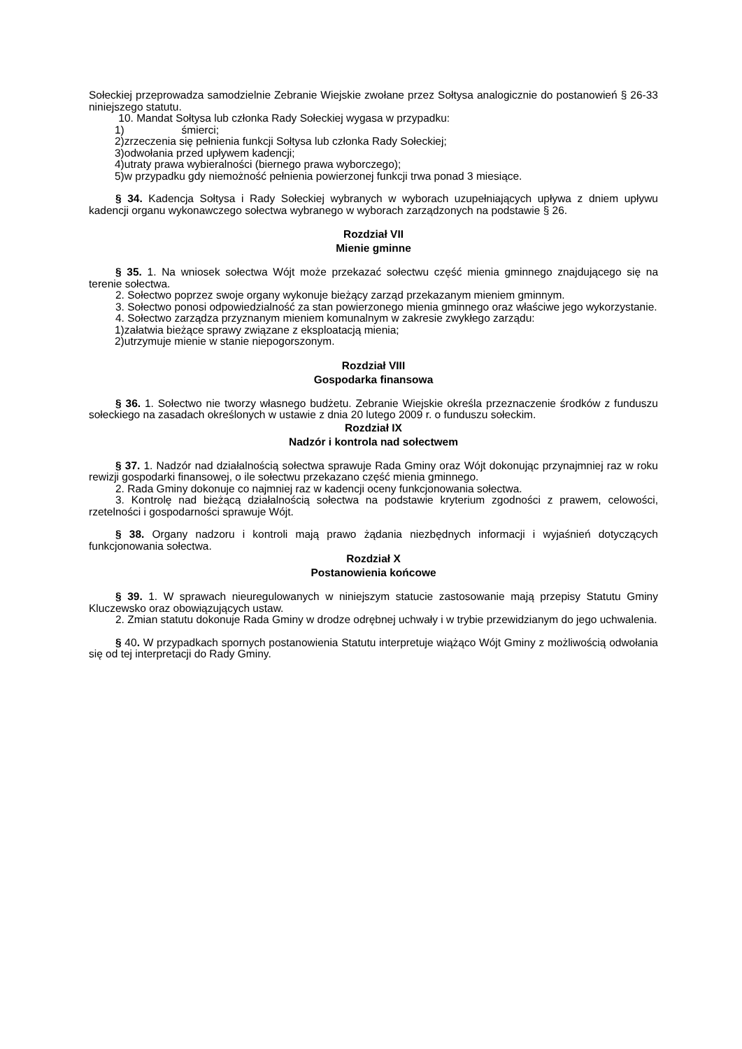Sołeckiej przeprowadza samodzielnie Zebranie Wiejskie zwołane przez Sołtysa analogicznie do postanowień § 26-33 niniejszego statutu.
10. Mandat Sołtysa lub członka Rady Sołeckiej wygasa w przypadku:
1) śmierci;
2)zrzeczenia się pełnienia funkcji Sołtysa lub członka Rady Sołeckiej;
3)odwołania przed upływem kadencji;
4)utraty prawa wybieralności (biernego prawa wyborczego);
5)w przypadku gdy niemożność pełnienia powierzonej funkcji trwa ponad 3 miesiące.
§ 34. Kadencja Sołtysa i Rady Sołeckiej wybranych w wyborach uzupełniających upływa z dniem upływu kadencji organu wykonawczego sołectwa wybranego w wyborach zarządzonych na podstawie § 26.
Rozdział VII
Mienie gminne
§ 35. 1. Na wniosek sołectwa Wójt może przekazać sołectwu część mienia gminnego znajdującego się na terenie sołectwa.
2. Sołectwo poprzez swoje organy wykonuje bieżący zarząd przekazanym mieniem gminnym.
3. Sołectwo ponosi odpowiedzialność za stan powierzonego mienia gminnego oraz właściwe jego wykorzystanie.
4. Sołectwo zarządza przyznanym mieniem komunalnym w zakresie zwykłego zarządu:
1)załatwia bieżące sprawy związane z eksploatacją mienia;
2)utrzymuje mienie w stanie niepogorszonym.
Rozdział VIII
Gospodarka finansowa
§ 36. 1. Sołectwo nie tworzy własnego budżetu. Zebranie Wiejskie określa przeznaczenie środków z funduszu sołeckiego na zasadach określonych w ustawie z dnia 20 lutego 2009 r. o funduszu sołeckim.
Rozdział IX
Nadzór i kontrola nad sołectwem
§ 37. 1. Nadzór nad działalnością sołectwa sprawuje Rada Gminy oraz Wójt dokonując przynajmniej raz w roku rewizji gospodarki finansowej, o ile sołectwu przekazano część mienia gminnego.
2. Rada Gminy dokonuje co najmniej raz w kadencji oceny funkcjonowania sołectwa.
3. Kontrolę nad bieżącą działalnością sołectwa na podstawie kryterium zgodności z prawem, celowości, rzetelności i gospodarności sprawuje Wójt.
§ 38. Organy nadzoru i kontroli mają prawo żądania niezbędnych informacji i wyjaśnień dotyczących funkcjonowania sołectwa.
Rozdział X
Postanowienia końcowe
§ 39. 1. W sprawach nieuregulowanych w niniejszym statucie zastosowanie mają przepisy Statutu Gminy Kluczewsko oraz obowiązujących ustaw.
2. Zmian statutu dokonuje Rada Gminy w drodze odrębnej uchwały i w trybie przewidzianym do jego uchwalenia.
§ 40. W przypadkach spornych postanowienia Statutu interpretuje wiążąco Wójt Gminy z możliwością odwołania się od tej interpretacji do Rady Gminy.